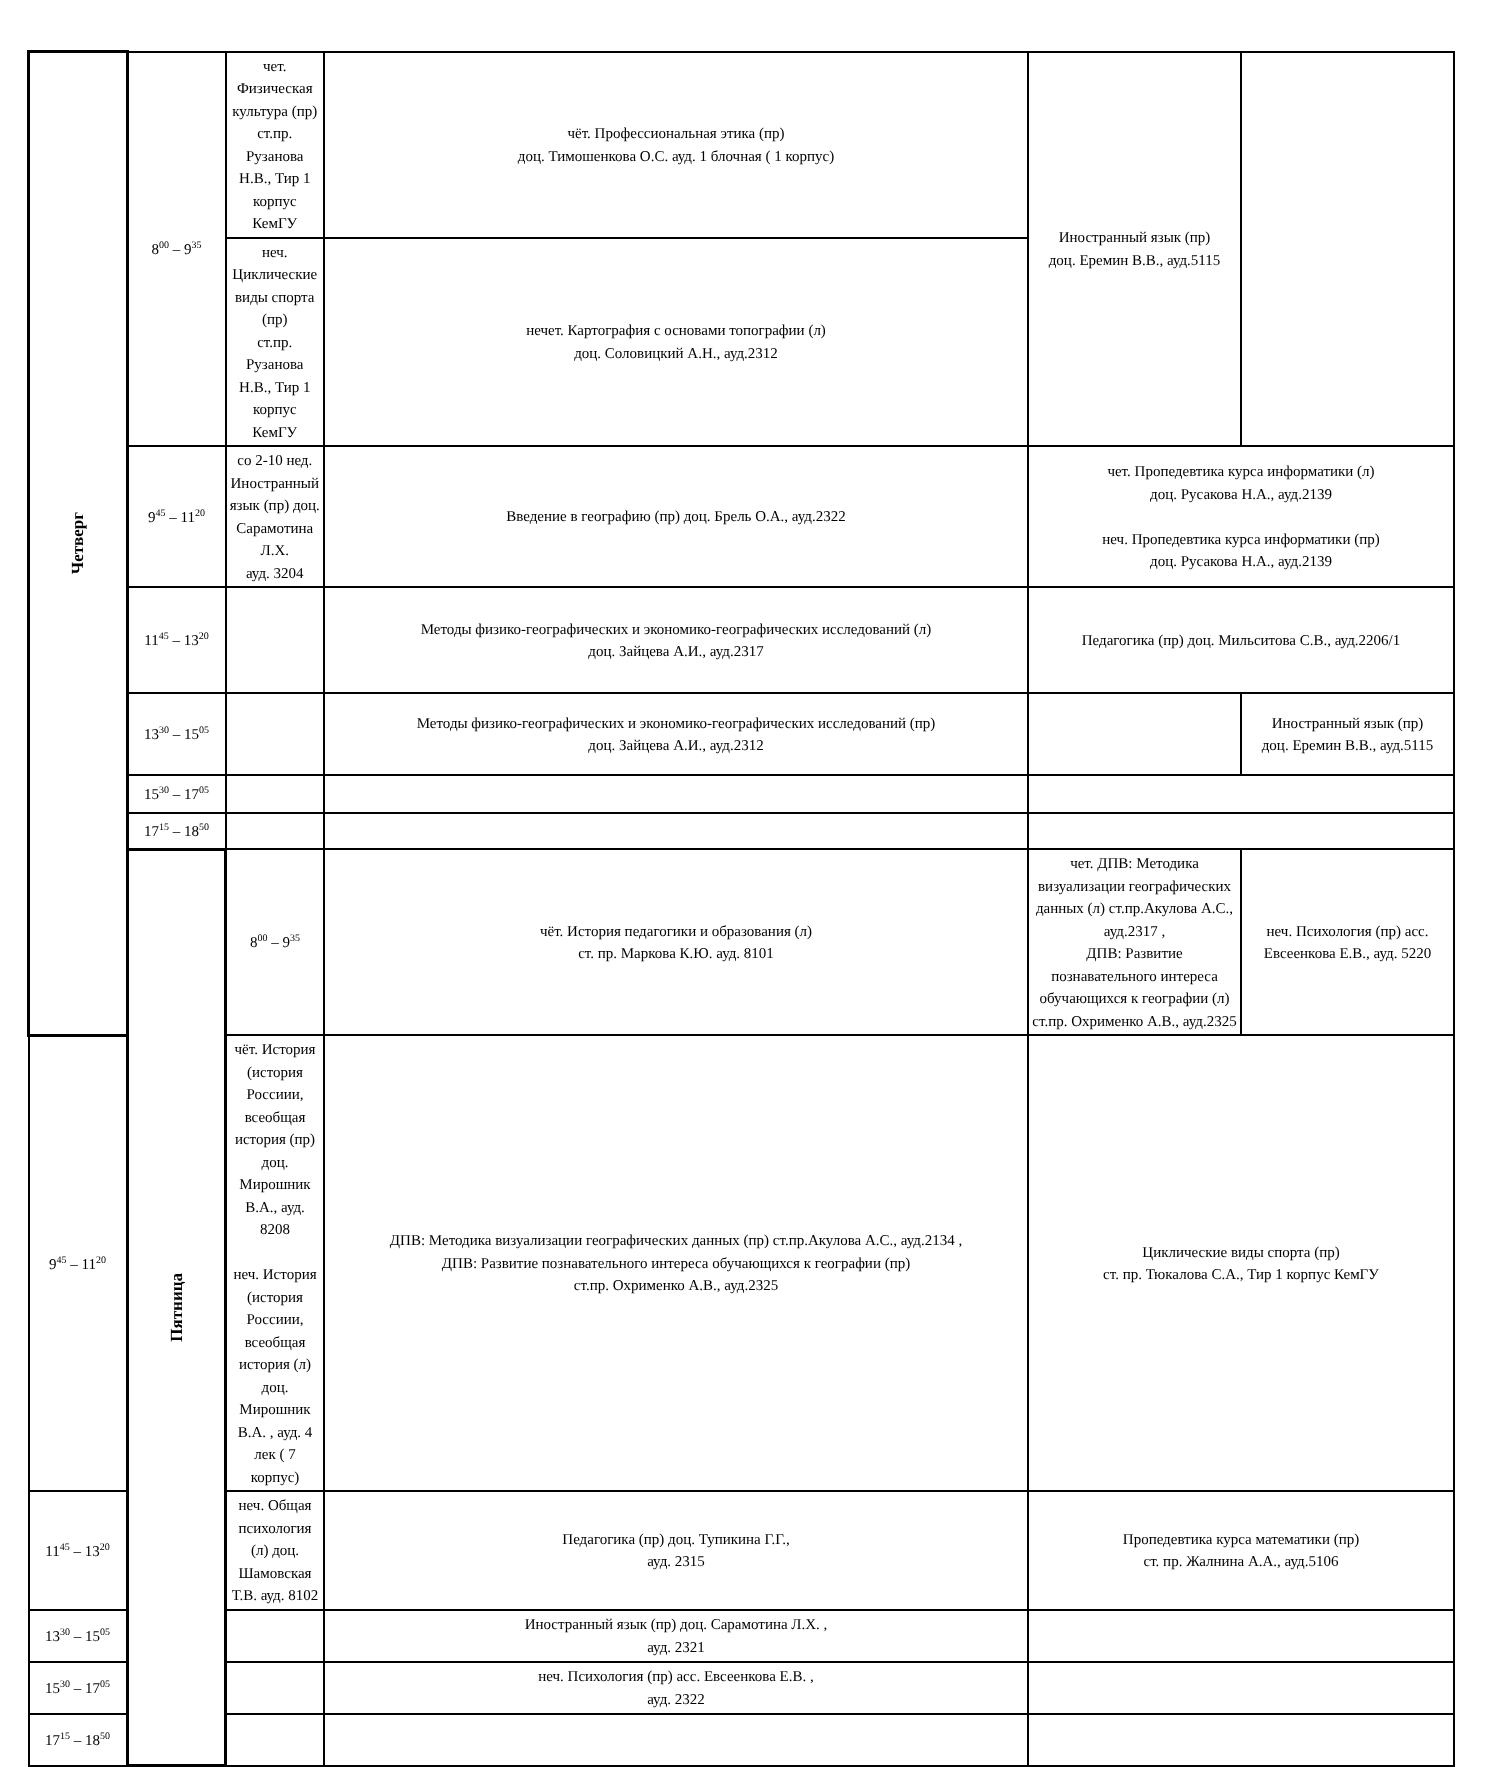| Четверг | 8<sup>00</sup> – 9<sup>35</sup> | чет. Физическая культура (пр) ст.пр. Рузанова Н.В., Тир 1 корпус КемГУ | чёт. Профессиональная этика (пр) доц. Тимошенкова О.С. ауд. 1 блочная ( 1 корпус) | Иностранный язык (пр) доц. Еремин В.В., ауд.5115 | |
| | | неч. Циклические виды спорта (пр) ст.пр. Рузанова Н.В., Тир 1 корпус КемГУ | нечет. Картография с основами топографии (л) доц. Соловицкий А.Н., ауд.2312 | | |
| | 9<sup>45</sup> – 11<sup>20</sup> | со 2-10 нед. Иностранный язык (пр) доц. Сарамотина Л.Х. ауд. 3204 | Введение в географию (пр) доц. Брель О.А., ауд.2322 | чет. Пропедевтика курса информатики (л) доц. Русакова Н.А., ауд.2139 неч. Пропедевтика курса информатики (пр) доц. Русакова Н.А., ауд.2139 | |
| | 11<sup>45</sup> – 13<sup>20</sup> | | Методы физико-географических и экономико-географических исследований (л) доц. Зайцева А.И., ауд.2317 | Педагогика (пр) доц. Мильситова С.В., ауд.2206/1 | |
| | 13<sup>30</sup> – 15<sup>05</sup> | | Методы физико-географических и экономико-географических исследований (пр) доц. Зайцева А.И., ауд.2312 | | Иностранный язык (пр) доц. Еремин В.В., ауд.5115 |
| | 15<sup>30</sup> – 17<sup>05</sup> | | | | |
| | 17<sup>15</sup> – 18<sup>50</sup> | | | | |
| | Пятница | 8<sup>00</sup> – 9<sup>35</sup> | чёт. История педагогики и образования (л) ст. пр. Маркова К.Ю. ауд. 8101 | чет. ДПВ: Методика визуализации географических данных (л) ст.пр.Акулова А.С., ауд.2317 , ДПВ: Развитие познавательного интереса обучающихся к географии (л) ст.пр. Охрименко А.В., ауд.2325 | неч. Психология (пр) асс. Евсеенкова Е.В., ауд. 5220 |
| 9<sup>45</sup> – 11<sup>20</sup> | | чёт. История (история Россиии, всеобщая история (пр) доц. Мирошник В.А., ауд. 8208 неч. История (история Россиии, всеобщая история (л) доц. Мирошник В.А. , ауд. 4 лек ( 7 корпус) | ДПВ: Методика визуализации географических данных (пр) ст.пр.Акулова А.С., ауд.2134 , ДПВ: Развитие познавательного интереса обучающихся к географии (пр) ст.пр. Охрименко А.В., ауд.2325 | Циклические виды спорта (пр) ст. пр. Тюкалова С.А., Тир 1 корпус КемГУ | |
| 11<sup>45</sup> – 13<sup>20</sup> | | неч. Общая психология (л) доц. Шамовская Т.В. ауд. 8102 | Педагогика (пр) доц. Тупикина Г.Г., ауд. 2315 | Пропедевтика курса математики (пр) ст. пр. Жалнина А.А., ауд.5106 | |
| 13<sup>30</sup> – 15<sup>05</sup> | | | Иностранный язык (пр) доц. Сарамотина Л.Х. , ауд. 2321 | | |
| 15<sup>30</sup> – 17<sup>05</sup> | | | неч. Психология (пр) асс. Евсеенкова Е.В. , ауд. 2322 | | |
| 17<sup>15</sup> – 18<sup>50</sup> | | | | | |